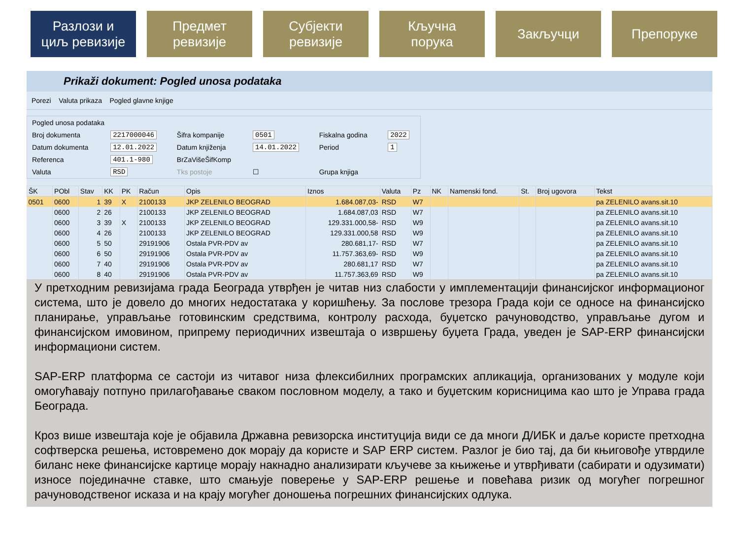Разлози и
циљ ревизије
Предмет
ревизије
Субјекти
ревизије
Кључна
порука
Закључци Препоруке
Prikaži dokument: Pogled unosa podataka
Porezi Valuta prikaza Pogled glavne knjige
| Pogled unosa podataka | | | | | |
| Broj dokumenta | 2217000046 | Šifra kompanije | 0501 | Fiskalna godina | 2022 |
| Datum dokumenta | 12.01.2022 | Datum knjiženja | 14.01.2022 | Period | 1 |
| Referenca | 401.1-980 | BrZaVišeŠifKomp | | | |
| Valuta | RSD | Tks postoje | ☐ | Grupa knjiga | |
| ŠK | PObl | Stav | KK | PK | Račun | Opis | Iznos | Valuta | Pz | NK | Namenski fond. | St. | Broj ugovora | Tekst |
| --- | --- | --- | --- | --- | --- | --- | --- | --- | --- | --- | --- | --- | --- | --- |
| 0501 | 0600 | 1 | 39 | X | 2100133 | JKP ZELENILO BEOGRAD | 1.684.087,03- | RSD | W7 | | | | | pa ZELENILO avans.sit.10 |
| | 0600 | 2 | 26 | | 2100133 | JKP ZELENILO BEOGRAD | 1.684.087,03 | RSD | W7 | | | | | pa ZELENILO avans.sit.10 |
| | 0600 | 3 | 39 | X | 2100133 | JKP ZELENILO BEOGRAD | 129.331.000,58- | RSD | W9 | | | | | pa ZELENILO avans.sit.10 |
| | 0600 | 4 | 26 | | 2100133 | JKP ZELENILO BEOGRAD | 129.331.000,58 | RSD | W9 | | | | | pa ZELENILO avans.sit.10 |
| | 0600 | 5 | 50 | | 29191906 | Ostala PVR-PDV av | 280.681,17- | RSD | W7 | | | | | pa ZELENILO avans.sit.10 |
| | 0600 | 6 | 50 | | 29191906 | Ostala PVR-PDV av | 11.757.363,69- | RSD | W9 | | | | | pa ZELENILO avans.sit.10 |
| | 0600 | 7 | 40 | | 29191906 | Ostala PVR-PDV av | 280.681,17 | RSD | W7 | | | | | pa ZELENILO avans.sit.10 |
| | 0600 | 8 | 40 | | 29191906 | Ostala PVR-PDV av | 11.757.363,69 | RSD | W9 | | | | | pa ZELENILO avans.sit.10 |
У претходним ревизијама града Београда утврђен је читав низ слабости у имплементацији финансијског информационог система, што је довело до многих недостатака у коришћењу. За послове трезора Града који се односе на финансијско планирање, управљање готовинским средствима, контролу расхода, буџетско рачуноводство, управљање дугом и финансијском имовином, припрему периодичних извештаја о извршењу буџета Града, уведен је SAP-ERP финансијски информациони систем.
SAP-ERP платформа се састоји из читавог низа флексибилних програмских апликација, организованих у модуле који омогућавају потпуно прилагођавање сваком пословном моделу, а тако и буџетским корисницима као што је Управа града Београда.
Кроз више извештаја које је објавила Државна ревизорска институција види се да многи Д/ИБК и даље користе претходна софтверска решења, истовремено док морају да користе и SAP ERP систем. Разлог је био тај, да би књиговође утврдиле биланс неке финансијске картице морају накнадно анализирати кључеве за књижење и утврђивати (сабирати и одузимати) износе појединачне ставке, што смањује поверење у SAP-ERP решење и повећава ризик од могућег погрешног рачуноводственог исказа и на крају могућег доношења погрешних финансијских одлука.